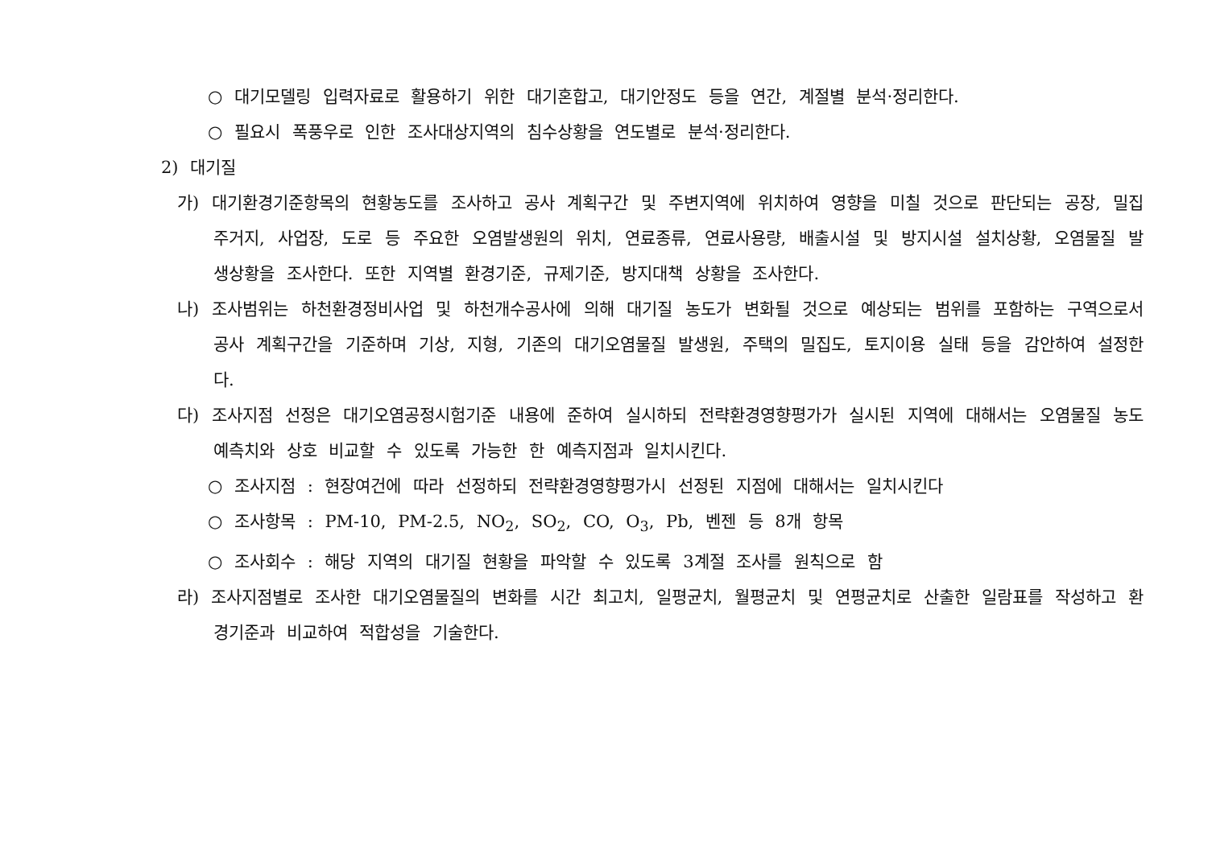○ 대기모델링 입력자료로 활용하기 위한 대기혼합고, 대기안정도 등을 연간, 계절별 분석·정리한다.
○ 필요시 폭풍우로 인한 조사대상지역의 침수상황을 연도별로 분석·정리한다.
2) 대기질
가) 대기환경기준항목의 현황농도를 조사하고 공사 계획구간 및 주변지역에 위치하여 영향을 미칠 것으로 판단되는 공장, 밀집주거지, 사업장, 도로 등 주요한 오염발생원의 위치, 연료종류, 연료사용량, 배출시설 및 방지시설 설치상황, 오염물질 발생상황을 조사한다. 또한 지역별 환경기준, 규제기준, 방지대책 상황을 조사한다.
나) 조사범위는 하천환경정비사업 및 하천개수공사에 의해 대기질 농도가 변화될 것으로 예상되는 범위를 포함하는 구역으로서 공사 계획구간을 기준하며 기상, 지형, 기존의 대기오염물질 발생원, 주택의 밀집도, 토지이용 실태 등을 감안하여 설정한다.
다) 조사지점 선정은 대기오염공정시험기준 내용에 준하여 실시하되 전략환경영향평가가 실시된 지역에 대해서는 오염물질 농도예측치와 상호 비교할 수 있도록 가능한 한 예측지점과 일치시킨다.
○ 조사지점 : 현장여건에 따라 선정하되 전략환경영향평가시 선정된 지점에 대해서는 일치시킨다
○ 조사항목 : PM-10, PM-2.5, NO<sub>2</sub>, SO<sub>2</sub>, CO, O<sub>3</sub>, Pb, 벤젠 등 8개 항목
○ 조사회수 : 해당 지역의 대기질 현황을 파악할 수 있도록 3계절 조사를 원칙으로 함
라) 조사지점별로 조사한 대기오염물질의 변화를 시간 최고치, 일평균치, 월평균치 및 연평균치로 산출한 일람표를 작성하고 환경기준과 비교하여 적합성을 기술한다.